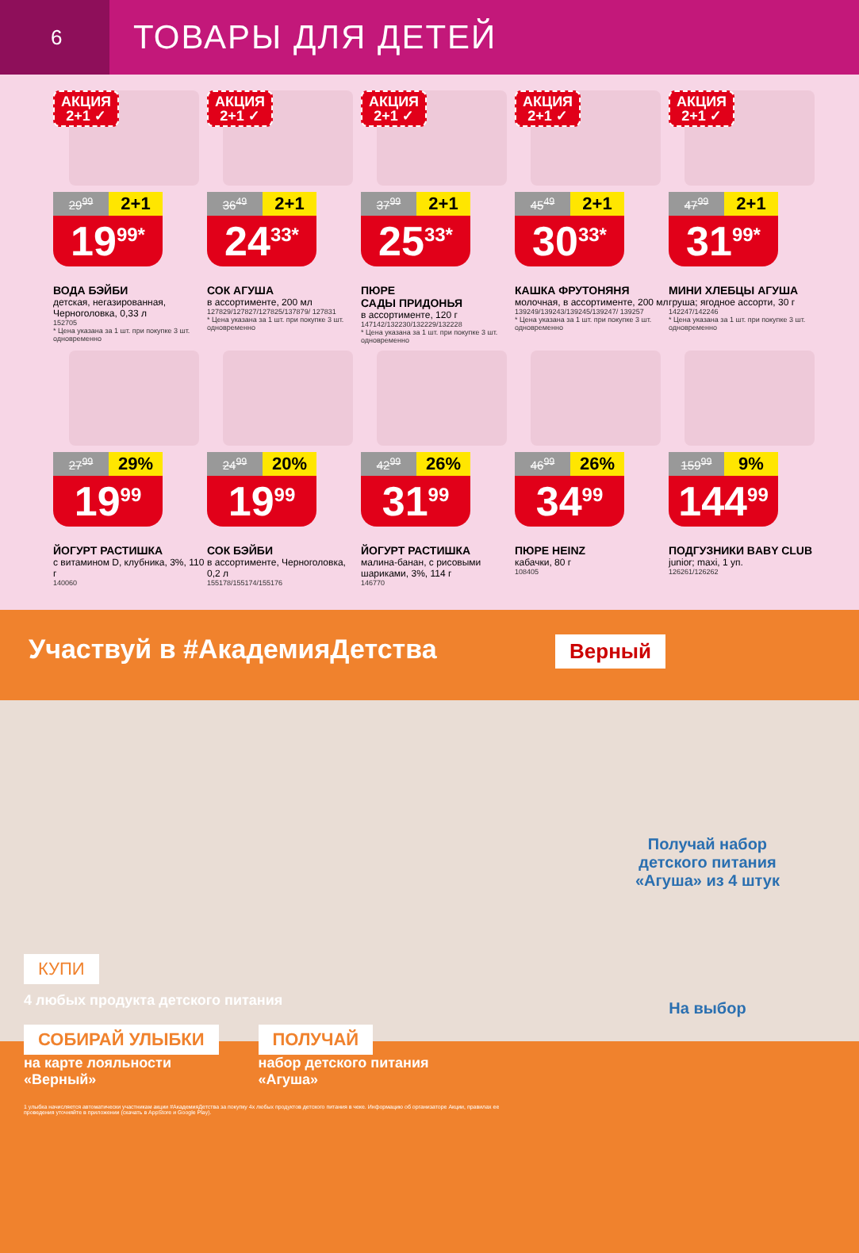6
ТОВАРЫ ДЛЯ ДЕТЕЙ
АКЦИЯ
2+1 ✓
29<sup>99</sup>
2+1
19<sup>99*</sup>
ВОДА БЭЙБИ
детская, негазированная, Черноголовка, 0,33 л
152705
* Цена указана за 1 шт. при покупке 3 шт. одновременно
АКЦИЯ
2+1 ✓
36<sup>49</sup>
2+1
24<sup>33*</sup>
СОК АГУША
в ассортименте, 200 мл
127829/127827/127825/137879/ 127831
* Цена указана за 1 шт. при покупке 3 шт. одновременно
АКЦИЯ
2+1 ✓
37<sup>99</sup>
2+1
25<sup>33*</sup>
ПЮРЕ
САДЫ ПРИДОНЬЯ
в ассортименте, 120 г
147142/132230/132229/132228
* Цена указана за 1 шт. при покупке 3 шт. одновременно
АКЦИЯ
2+1 ✓
45<sup>49</sup>
2+1
30<sup>33*</sup>
КАШКА ФРУТОНЯНЯ
молочная, в ассортименте, 200 мл
139249/139243/139245/139247/ 139257
* Цена указана за 1 шт. при покупке 3 шт. одновременно
АКЦИЯ
2+1 ✓
47<sup>99</sup>
2+1
31<sup>99*</sup>
МИНИ ХЛЕБЦЫ АГУША
груша; ягодное ассорти, 30 г
142247/142246
* Цена указана за 1 шт. при покупке 3 шт. одновременно
27<sup>99</sup>
29%
19<sup>99</sup>
ЙОГУРТ РАСТИШКА
с витамином D, клубника, 3%, 110 г
140060
24<sup>99</sup>
20%
19<sup>99</sup>
СОК БЭЙБИ
в ассортименте, Черноголовка, 0,2 л
155178/155174/155176
42<sup>99</sup>
26%
31<sup>99</sup>
ЙОГУРТ РАСТИШКА
малина-банан, с рисовыми шариками, 3%, 114 г
146770
46<sup>99</sup>
26%
34<sup>99</sup>
ПЮРЕ HEINZ
кабачки, 80 г
108405
159<sup>99</sup>
9%
144<sup>99</sup>
ПОДГУЗНИКИ BABY CLUB
junior; maxi, 1 уп.
126261/126262
Участвуй в #АкадемияДетства Верный
Получай набор
детского питания
«Агуша» из 4 штук
На выбор
КУПИ
4 любых продукта детского питания
СОБИРАЙ УЛЫБКИ
на карте лояльности
«Верный»
ПОЛУЧАЙ
набор детского питания
«Агуша»
1 улыбка начисляется автоматически участникам акции #АкадемияДетства за покупку 4х любых продуктов детского питания в чеке. Информацию об организаторе Акции, правилах ее проведения уточняйте в приложении (скачать в AppStore и Google Play).